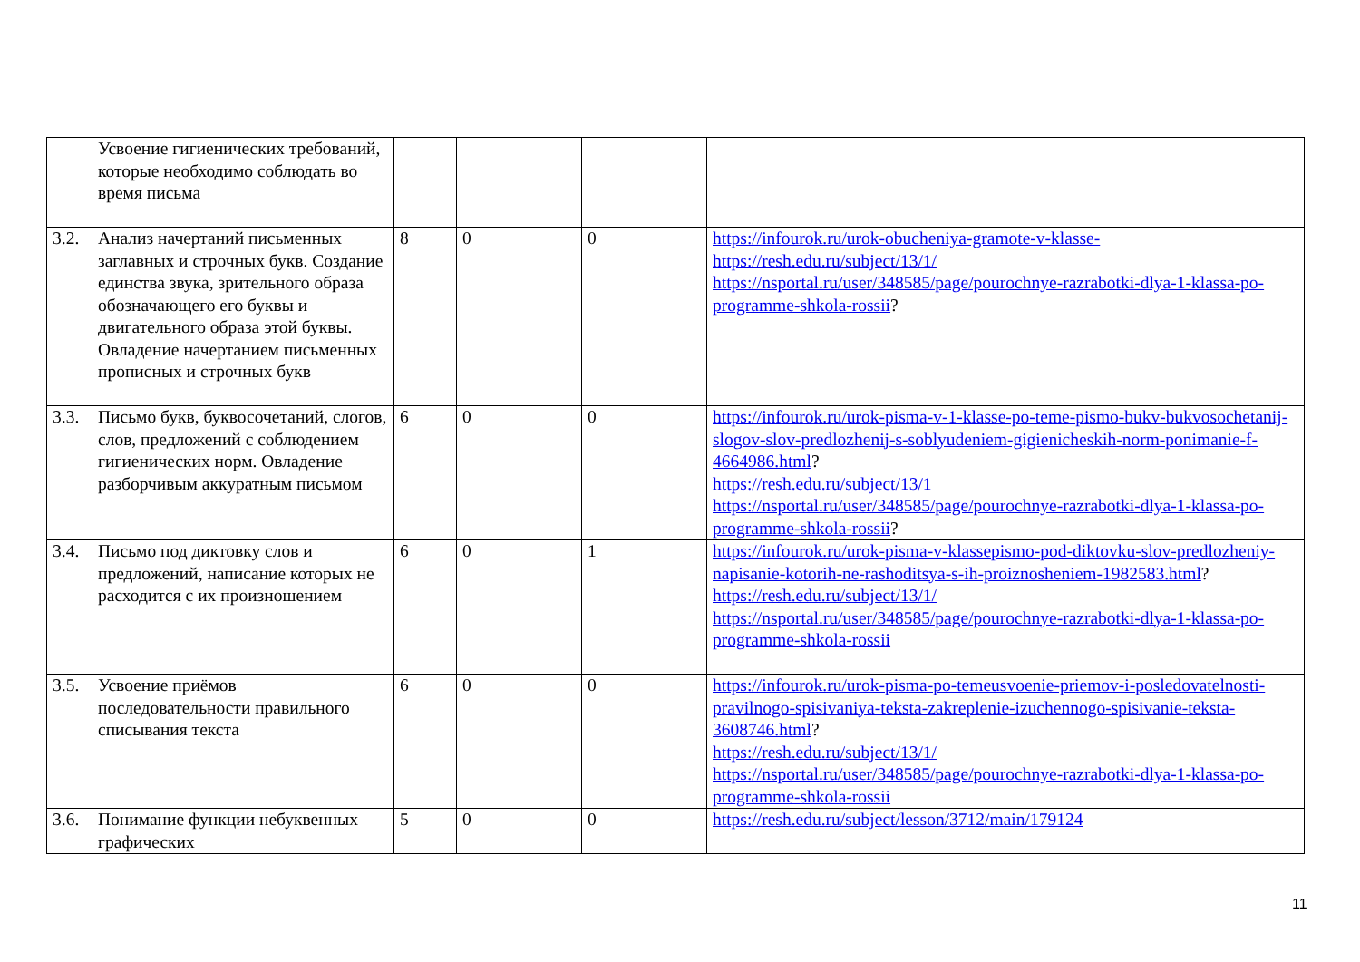| | Усвоение гигиенических требований, которые необходимо соблюдать во время письма | | | | |
| 3.2. | Анализ начертаний письменных заглавных и строчных букв. Создание единства звука, зрительного образа обозначающего его буквы и двигательного образа этой буквы. Овладение начертанием письменных прописных и строчных букв | 8 | 0 | 0 | https://infourok.ru/urok-obucheniya-gramote-v-klasse- https://resh.edu.ru/subject/13/1/ https://nsportal.ru/user/348585/page/pourochnye-razrabotki-dlya-1-klassa-po-programme-shkola-rossii ? |
| 3.3. | Письмо букв, буквосочетаний, слогов, слов, предложений с соблюдением гигиенических норм. Овладение разборчивым аккуратным письмом | 6 | 0 | 0 | https://infourok.ru/urok-pisma-v-1-klasse-po-teme-pismo-bukv-bukvosochetanij-slogov-slov-predlozhenij-s-soblyudeniem-gigienicheskih-norm-ponimanie-f-4664986.html ? https://resh.edu.ru/subject/13/1 https://nsportal.ru/user/348585/page/pourochnye-razrabotki-dlya-1-klassa-po-programme-shkola-rossii ? |
| 3.4. | Письмо под диктовку слов и предложений, написание которых не расходится с их произношением | 6 | 0 | 1 | https://infourok.ru/urok-pisma-v-klassepismo-pod-diktovku-slov-predlozheniy-napisanie-kotorih-ne-rashoditsya-s-ih-proiznosheniem-1982583.html ? https://resh.edu.ru/subject/13/1/ https://nsportal.ru/user/348585/page/pourochnye-razrabotki-dlya-1-klassa-po-programme-shkola-rossii |
| 3.5. | Усвоение приёмов последовательности правильного списывания текста | 6 | 0 | 0 | https://infourok.ru/urok-pisma-po-temeusvoenie-priemov-i-posledovatelnosti-pravilnogo-spisivaniya-teksta-zakreplenie-izuchennogo-spisivanie-teksta-3608746.html ? https://resh.edu.ru/subject/13/1/ https://nsportal.ru/user/348585/page/pourochnye-razrabotki-dlya-1-klassa-po-programme-shkola-rossii |
| 3.6. | Понимание функции небуквенных графических | 5 | 0 | 0 | https://resh.edu.ru/subject/lesson/3712/main/179124 |
11